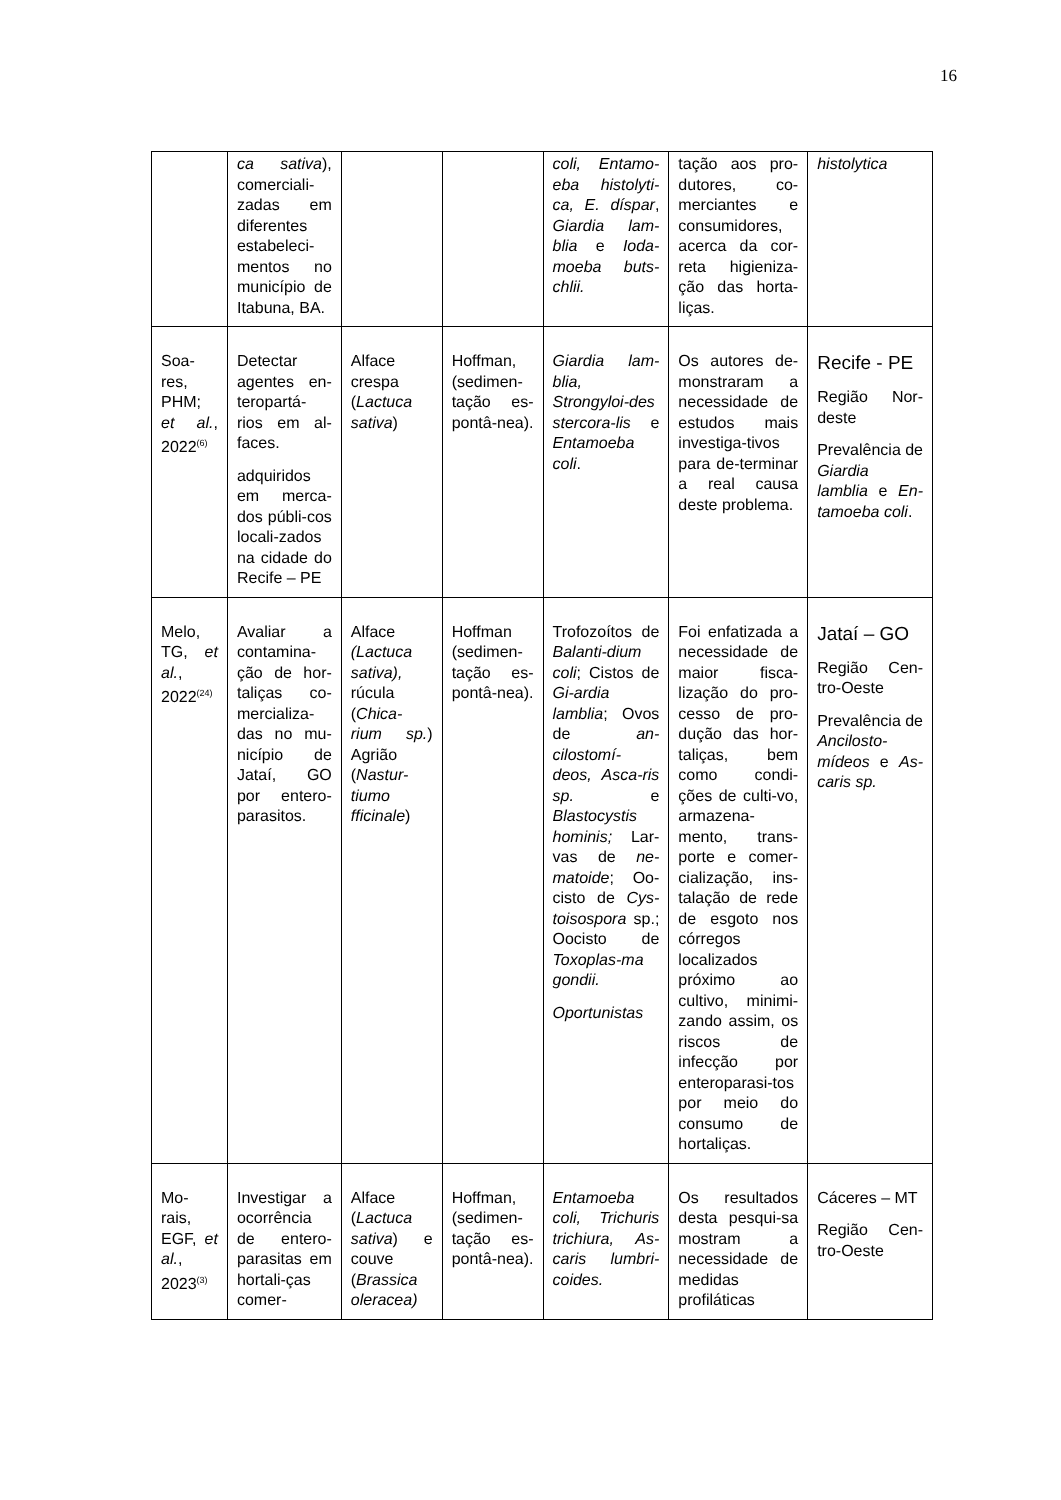16
| | ca sativa ), comerciali-zadas em diferentes estabeleci-mentos no município de Itabuna, BA. | | | coli, Entamo-eba histolyti-ca, E. díspar , Giardia lam-blia e Ioda-moeba buts-chlii. | tação aos pro-dutores, co-merciantes e consumidores, acerca da cor-reta higieniza-ção das horta-liças. | histolytica |
| Soa-res, PHM; et al. , 2022<sup>(6)</sup> | Detectar agentes en-teropartá-rios em al-faces. adquiridos em merca-dos públi-cos locali-zados na cidade do Recife – PE | Alface crespa ( Lactuca sativa ) | Hoffman, (sedimen-tação es-pontâ-nea). | Giardia lam-blia, Strongyloi-des stercora-lis e Entamoeba coli . | Os autores de-monstraram a necessidade de estudos mais investiga-tivos para de-terminar a real causa deste problema. | Recife - PE Região Nor-deste Prevalência de Giardia lamblia e En-tamoeba coli . |
| Melo, TG, et al. , 2022<sup>(24)</sup> | Avaliar a contamina-ção de hor-taliças co-mercializa-das no mu-nicípio de Jataí, GO por entero-parasitos. | Alface (Lactuca sativa), rúcula ( Chica-rium sp. ) Agrião ( Nastur-tiumo fficinale ) | Hoffman (sedimen-tação es-pontâ-nea). | Trofozoítos de Balanti-dium coli ; Cistos de Gi-ardia lamblia ; Ovos de an-cilostomí-deos, Asca-ris sp. e Blastocystis hominis; Lar-vas de ne-matoide ; Oo-cisto de Cys-toisospora sp.; Oocisto de Toxoplas-ma gondii. Oportunistas | Foi enfatizada a necessidade de maior fisca-lização do pro-cesso de pro-dução das hor-taliças, bem como condi-ções de culti-vo, armazena-mento, trans-porte e comer-cialização, ins-talação de rede de esgoto nos córregos localizados próximo ao cultivo, minimi-zando assim, os riscos de infecção por enteroparasi-tos por meio do consumo de hortaliças. | Jataí – GO Região Cen-tro-Oeste Prevalência de Ancilosto-mídeos e As-caris sp. |
| Mo-rais, EGF, et al. , 2023<sup>(3)</sup> | Investigar a ocorrência de entero-parasitas em hortali-ças comer- | Alface ( Lactuca sativa ) e couve ( Brassica oleracea) | Hoffman, (sedimen-tação es-pontâ-nea). | Entamoeba coli, Trichuris trichiura, As-caris lumbri-coides. | Os resultados desta pesqui-sa mostram a necessidade de medidas profiláticas | Cáceres – MT Região Cen-tro-Oeste |